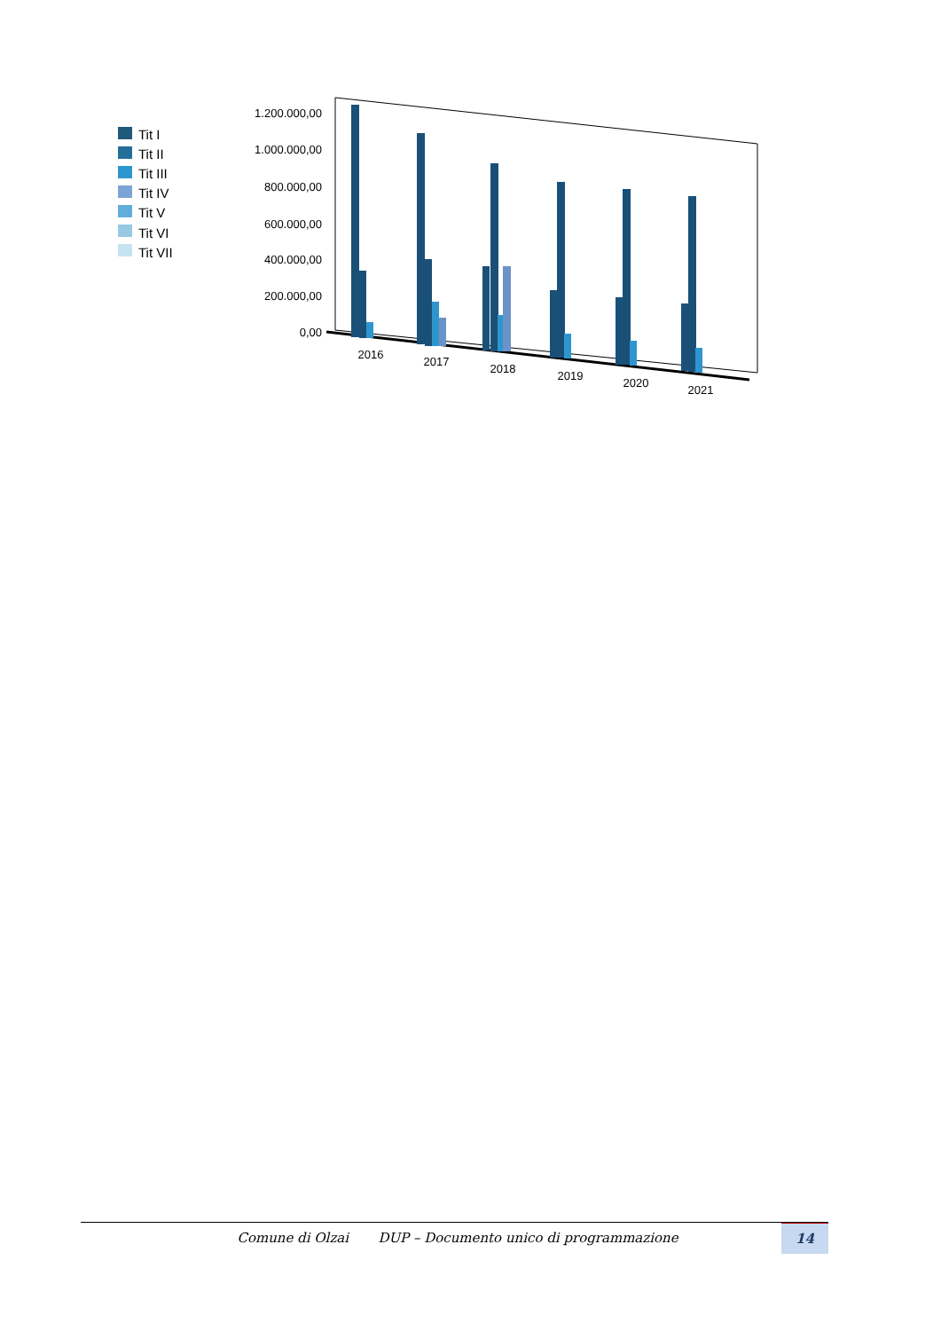Tit I
Tit II
Tit III
Tit IV
Tit V
Tit VI
Tit VII
1.200.000,00
1.000.000,00
800.000,00
600.000,00
400.000,00
200.000,00
0,00
2016
2017
2018
2019
2020
2021
Comune di Olzai DUP – Documento unico di programmazione 14